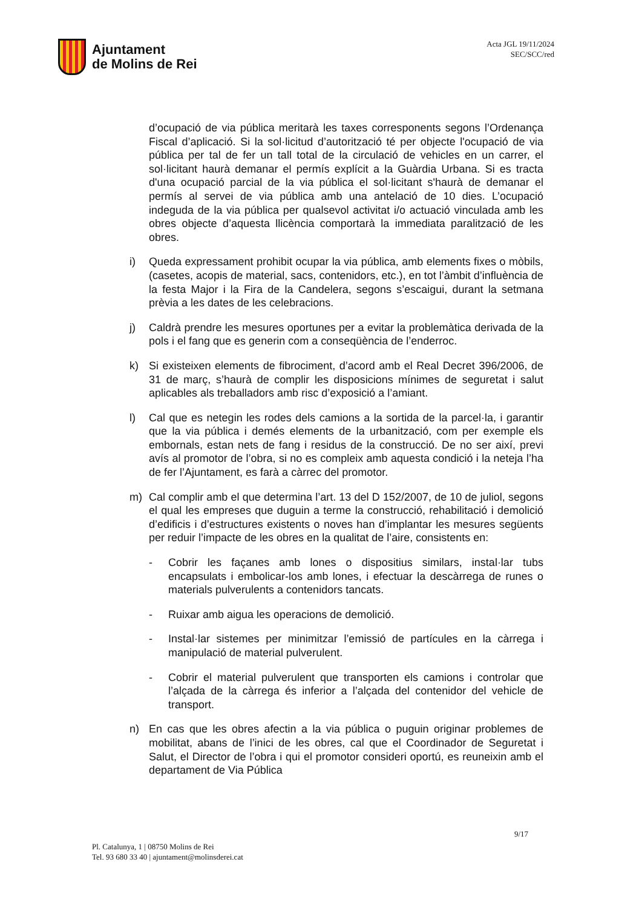Ajuntament
de Molins de Rei
Acta JGL 19/11/2024
SEC/SCC/red
d’ocupació de via pública meritarà les taxes corresponents segons l’Ordenança Fiscal d’aplicació. Si la sol·licitud d’autorització té per objecte l'ocupació de via pública per tal de fer un tall total de la circulació de vehicles en un carrer, el sol·licitant haurà demanar el permís explícit a la Guàrdia Urbana. Si es tracta d'una ocupació parcial de la via pública el sol·licitant s'haurà de demanar el permís al servei de via pública amb una antelació de 10 dies. L’ocupació indeguda de la via pública per qualsevol activitat i/o actuació vinculada amb les obres objecte d’aquesta llicència comportarà la immediata paralització de les obres.
i) Queda expressament prohibit ocupar la via pública, amb elements fixes o mòbils, (casetes, acopis de material, sacs, contenidors, etc.), en tot l’àmbit d’influència de la festa Major i la Fira de la Candelera, segons s’escaigui, durant la setmana prèvia a les dates de les celebracions.
j) Caldrà prendre les mesures oportunes per a evitar la problemàtica derivada de la pols i el fang que es generin com a conseqüència de l’enderroc.
k) Si existeixen elements de fibrociment, d’acord amb el Real Decret 396/2006, de 31 de març, s’haurà de complir les disposicions mínimes de seguretat i salut aplicables als treballadors amb risc d’exposició a l’amiant.
l) Cal que es netegin les rodes dels camions a la sortida de la parcel·la, i garantir que la via pública i demés elements de la urbanització, com per exemple els embornals, estan nets de fang i residus de la construcció. De no ser així, previ avís al promotor de l’obra, si no es compleix amb aquesta condició i la neteja l’ha de fer l’Ajuntament, es farà a càrrec del promotor.
m) Cal complir amb el que determina l’art. 13 del D 152/2007, de 10 de juliol, segons el qual les empreses que duguin a terme la construcció, rehabilitació i demolició d’edificis i d’estructures existents o noves han d’implantar les mesures següents per reduir l’impacte de les obres en la qualitat de l’aire, consistents en:
- Cobrir les façanes amb lones o dispositius similars, instal·lar tubs encapsulats i embolicar-los amb lones, i efectuar la descàrrega de runes o materials pulverulents a contenidors tancats.
- Ruixar amb aigua les operacions de demolició.
- Instal·lar sistemes per minimitzar l’emissió de partícules en la càrrega i manipulació de material pulverulent.
- Cobrir el material pulverulent que transporten els camions i controlar que l’alçada de la càrrega és inferior a l’alçada del contenidor del vehicle de transport.
n) En cas que les obres afectin a la via pública o puguin originar problemes de mobilitat, abans de l’inici de les obres, cal que el Coordinador de Seguretat i Salut, el Director de l’obra i qui el promotor consideri oportú, es reuneixin amb el departament de Via Pública
9/17
Pl. Catalunya, 1 | 08750 Molins de Rei
Tel. 93 680 33 40 | ajuntament@molinsderei.cat